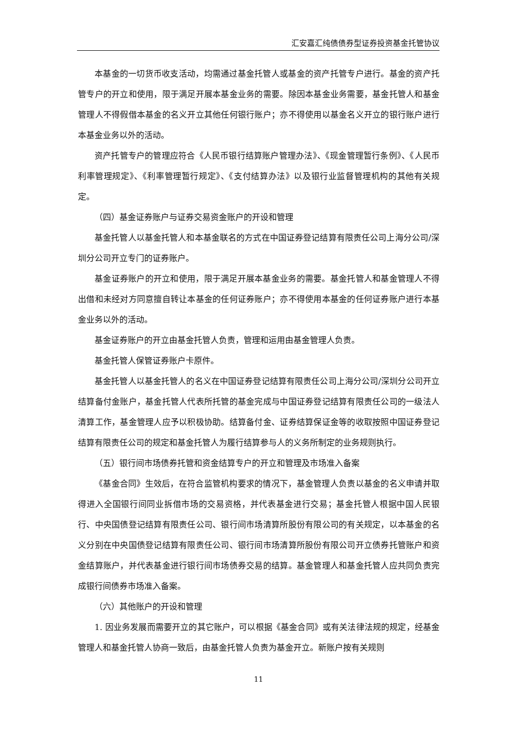汇安嘉汇纯债债券型证券投资基金托管协议
本基金的一切货币收支活动，均需通过基金托管人或基金的资产托管专户进行。基金的资产托管专户的开立和使用，限于满足开展本基金业务的需要。除因本基金业务需要，基金托管人和基金管理人不得假借本基金的名义开立其他任何银行账户；亦不得使用以基金名义开立的银行账户进行本基金业务以外的活动。
资产托管专户的管理应符合《人民币银行结算账户管理办法》、《现金管理暂行条例》、《人民币利率管理规定》、《利率管理暂行规定》、《支付结算办法》以及银行业监督管理机构的其他有关规定。
（四）基金证券账户与证券交易资金账户的开设和管理
基金托管人以基金托管人和本基金联名的方式在中国证券登记结算有限责任公司上海分公司/深圳分公司开立专门的证券账户。
基金证券账户的开立和使用，限于满足开展本基金业务的需要。基金托管人和基金管理人不得出借和未经对方同意擅自转让本基金的任何证券账户；亦不得使用本基金的任何证券账户进行本基金业务以外的活动。
基金证券账户的开立由基金托管人负责，管理和运用由基金管理人负责。
基金托管人保管证券账户卡原件。
基金托管人以基金托管人的名义在中国证券登记结算有限责任公司上海分公司/深圳分公司开立结算备付金账户，基金托管人代表所托管的基金完成与中国证券登记结算有限责任公司的一级法人清算工作，基金管理人应予以积极协助。结算备付金、证券结算保证金等的收取按照中国证券登记结算有限责任公司的规定和基金托管人为履行结算参与人的义务所制定的业务规则执行。
（五）银行间市场债券托管和资金结算专户的开立和管理及市场准入备案
《基金合同》生效后，在符合监管机构要求的情况下，基金管理人负责以基金的名义申请并取得进入全国银行间同业拆借市场的交易资格，并代表基金进行交易；基金托管人根据中国人民银行、中央国债登记结算有限责任公司、银行间市场清算所股份有限公司的有关规定，以本基金的名义分别在中央国债登记结算有限责任公司、银行间市场清算所股份有限公司开立债券托管账户和资金结算账户，并代表基金进行银行间市场债券交易的结算。基金管理人和基金托管人应共同负责完成银行间债券市场准入备案。
（六）其他账户的开设和管理
1. 因业务发展而需要开立的其它账户，可以根据《基金合同》或有关法律法规的规定，经基金管理人和基金托管人协商一致后，由基金托管人负责为基金开立。新账户按有关规则
11